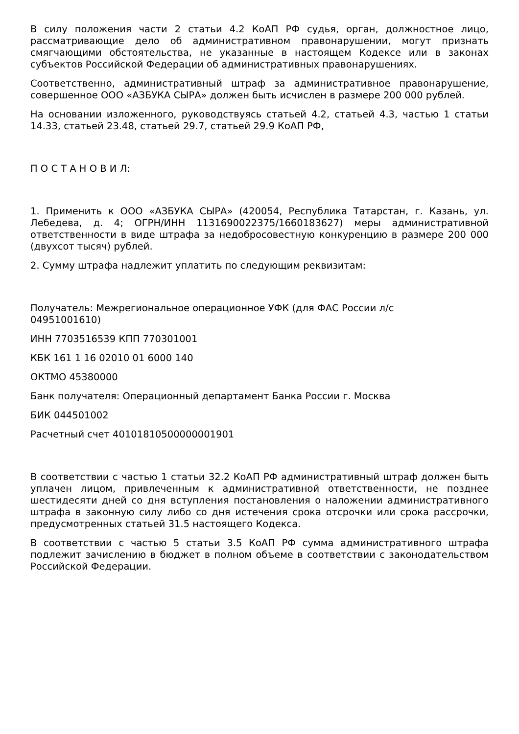В силу положения части 2 статьи 4.2 КоАП РФ судья, орган, должностное лицо, рассматривающие дело об административном правонарушении, могут признать смягчающими обстоятельства, не указанные в настоящем Кодексе или в законах субъектов Российской Федерации об административных правонарушениях.
Соответственно, административный штраф за административное правонарушение, совершенное ООО «АЗБУКА СЫРА» должен быть исчислен в размере 200 000 рублей.
На основании изложенного, руководствуясь статьей 4.2, статьей 4.3, частью 1 статьи 14.33, статьей 23.48, статьей 29.7, статьей 29.9 КоАП РФ,
П О С Т А Н О В И Л:
1. Применить к ООО «АЗБУКА СЫРА» (420054, Республика Татарстан, г. Казань, ул. Лебедева, д. 4; ОГРН/ИНН 1131690022375/1660183627) меры административной ответственности в виде штрафа за недобросовестную конкуренцию в размере 200 000 (двухсот тысяч) рублей.
2. Сумму штрафа надлежит уплатить по следующим реквизитам:
Получатель: Межрегиональное операционное УФК (для ФАС России л/с
04951001610)
ИНН 7703516539 КПП 770301001
КБК 161 1 16 02010 01 6000 140
ОКТМО 45380000
Банк получателя: Операционный департамент Банка России г. Москва
БИК 044501002
Расчетный счет 40101810500000001901
В соответствии с частью 1 статьи 32.2 КоАП РФ административный штраф должен быть уплачен лицом, привлеченным к административной ответственности, не позднее шестидесяти дней со дня вступления постановления о наложении административного штрафа в законную силу либо со дня истечения срока отсрочки или срока рассрочки, предусмотренных статьей 31.5 настоящего Кодекса.
В соответствии с частью 5 статьи 3.5 КоАП РФ сумма административного штрафа подлежит зачислению в бюджет в полном объеме в соответствии с законодательством Российской Федерации.